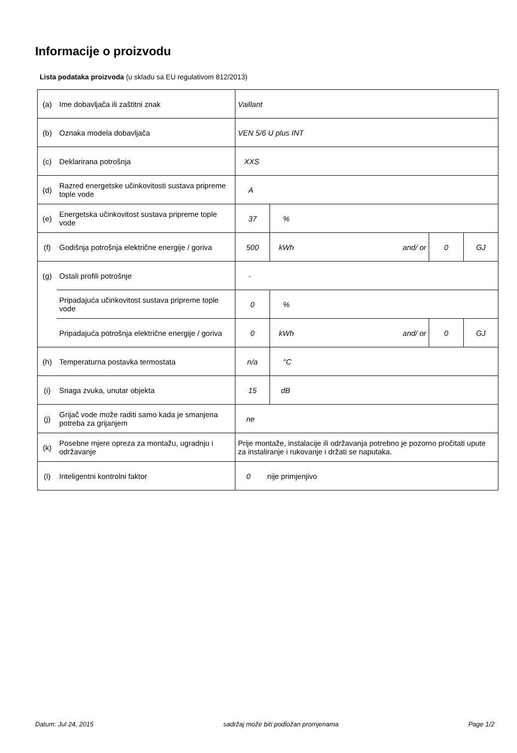Informacije o proizvodu
Lista podataka proizvoda (u skladu sa EU regulativom 812/2013)
| (a) | Ime dobavljača ili zaštitni znak | Vaillant | | | | |
| (b) | Oznaka modela dobavljača | VEN 5/6 U plus INT | | | | |
| (c) | Deklarirana potrošnja | XXS | | | | |
| (d) | Razred energetske učinkovitosti sustava pripreme tople vode | A | | | | |
| (e) | Energetska učinkovitost sustava pripreme tople vode | 37 | % | | | |
| (f) | Godišnja potrošnja električne energije / goriva | 500 | kWh | and/ or | 0 | GJ |
| (g) | Ostali profili potrošnje | - | | | | |
| | Pripadajuća učinkovitost sustava pripreme tople vode | 0 | % | | | |
| | Pripadajuća potrošnja električne energije / goriva | 0 | kWh | and/ or | 0 | GJ |
| (h) | Temperaturna postavka termostata | n/a | °C | | | |
| (i) | Snaga zvuka, unutar objekta | 15 | dB | | | |
| (j) | Grijač vode može raditi samo kada je smanjena potreba za grijanjem | ne | | | | |
| (k) | Posebne mjere opreza za montažu, ugradnju i održavanje | Prije montaže, instalacije ili održavanja potrebno je pozorno pročitati upute za instaliranje i rukovanje i držati se naputaka. | | | | |
| (l) | Inteligentni kontrolni faktor | 0 nije primjenjivo | | | | |
Datum: Jul 24, 2015 sadržaj može biti podložan promjenama Page 1/2